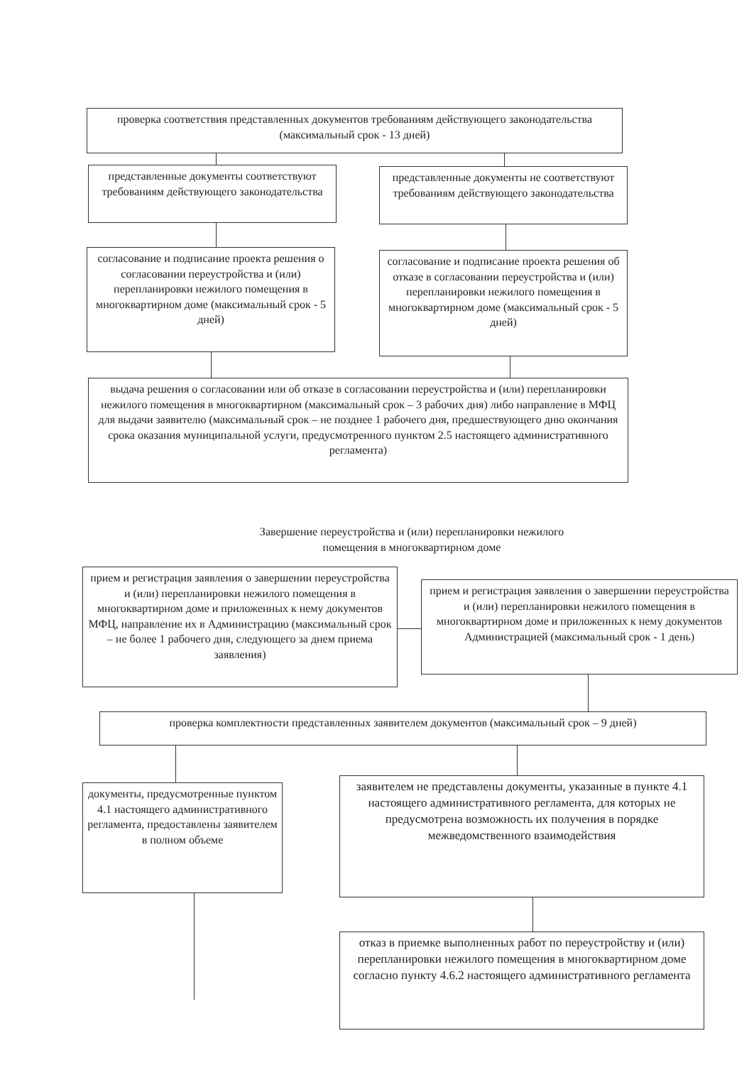проверка соответствия представленных документов требованиям действующего законодательства (максимальный срок - 13 дней)
представленные документы соответствуют требованиям действующего законодательства
представленные документы не соответствуют требованиям действующего законодательства
согласование и подписание проекта решения о согласовании переустройства и (или) перепланировки нежилого помещения в многоквартирном доме (максимальный срок - 5 дней)
согласование и подписание проекта решения об отказе в согласовании переустройства и (или) перепланировки нежилого помещения в многоквартирном доме (максимальный срок - 5 дней)
выдача решения о согласовании или об отказе в согласовании переустройства и (или) перепланировки нежилого помещения в многоквартирном (максимальный срок – 3 рабочих дня) либо направление в МФЦ для выдачи заявителю (максимальный срок – не позднее 1 рабочего дня, предшествующего дню окончания срока оказания муниципальной услуги, предусмотренного пунктом 2.5 настоящего административного регламента)
Завершение переустройства и (или) перепланировки нежилого помещения в многоквартирном доме
прием и регистрация заявления о завершении переустройства и (или) перепланировки нежилого помещения в многоквартирном доме и приложенных к нему документов МФЦ, направление их в Администрацию (максимальный срок – не более 1 рабочего дня, следующего за днем приема заявления)
прием и регистрация заявления о завершении переустройства и (или) перепланировки нежилого помещения в многоквартирном доме и приложенных к нему документов Администрацией (максимальный срок - 1 день)
проверка комплектности представленных заявителем документов (максимальный срок – 9 дней)
документы, предусмотренные пунктом 4.1 настоящего административного регламента, предоставлены заявителем в полном объеме
заявителем не представлены документы, указанные в пункте 4.1 настоящего административного регламента, для которых не предусмотрена возможность их получения в порядке межведомственного взаимодействия
отказ в приемке выполненных работ по переустройству и (или) перепланировки нежилого помещения в многоквартирном доме согласно пункту 4.6.2 настоящего административного регламента